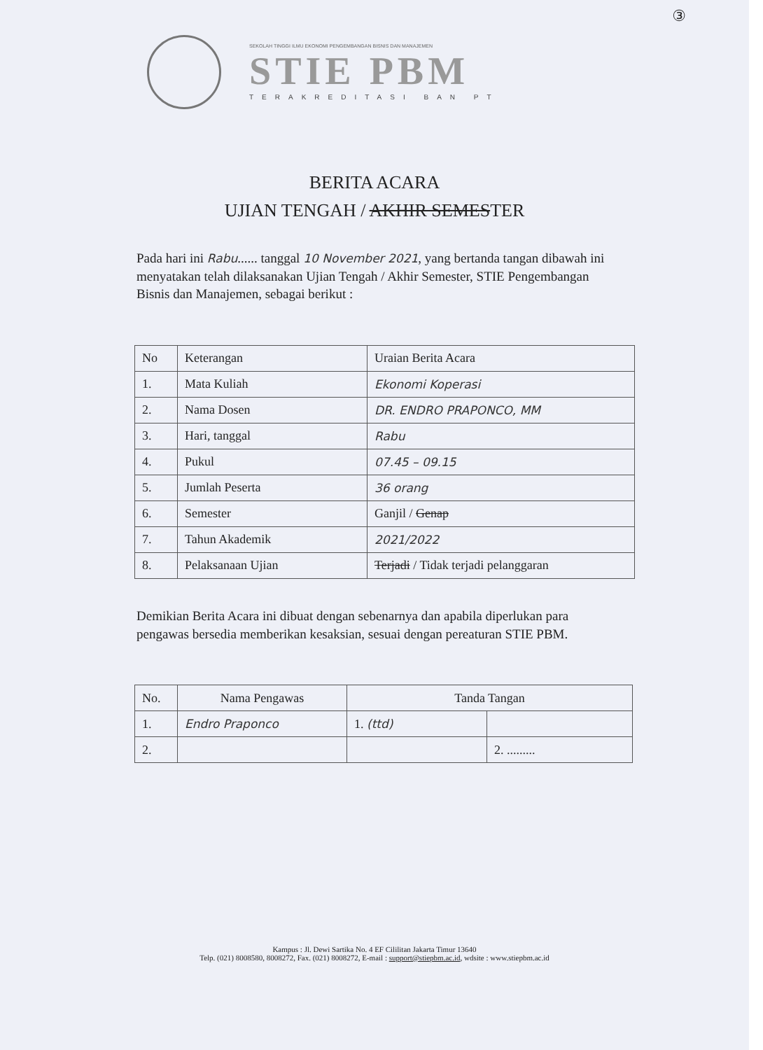③
SEKOLAH TINGGI ILMU EKONOMI PENGEMBANGAN BISNIS DAN MANAJEMEN
STIE PBM
TERAKREDITASI BAN PT
BERITA ACARA
UJIAN TENGAH / AKHIR SEMESTER
Pada hari ini Rabu...... tanggal 10 November 2021, yang bertanda tangan dibawah ini menyatakan telah dilaksanakan Ujian Tengah / Akhir Semester, STIE Pengembangan Bisnis dan Manajemen, sebagai berikut :
| No | Keterangan | Uraian Berita Acara |
| --- | --- | --- |
| 1. | Mata Kuliah | Ekonomi Koperasi |
| 2. | Nama Dosen | DR. ENDRO PRAPONCO, MM |
| 3. | Hari, tanggal | Rabu |
| 4. | Pukul | 07.45 – 09.15 |
| 5. | Jumlah Peserta | 36 orang |
| 6. | Semester | Ganjil / Genap |
| 7. | Tahun Akademik | 2021/2022 |
| 8. | Pelaksanaan Ujian | Terjadi / Tidak terjadi pelanggaran |
Demikian Berita Acara ini dibuat dengan sebenarnya dan apabila diperlukan para pengawas bersedia memberikan kesaksian, sesuai dengan pereaturan STIE PBM.
| No. | Nama Pengawas | Tanda Tangan | |
| --- | --- | --- | --- |
| 1. | Endro Praponco | 1. (ttd) | |
| 2. | | | 2. ......... |
Kampus : Jl. Dewi Sartika No. 4 EF Cililitan Jakarta Timur 13640
Telp. (021) 8008580, 8008272, Fax. (021) 8008272, E-mail : support@stiepbm.ac.id, wdsite : www.stiepbm.ac.id